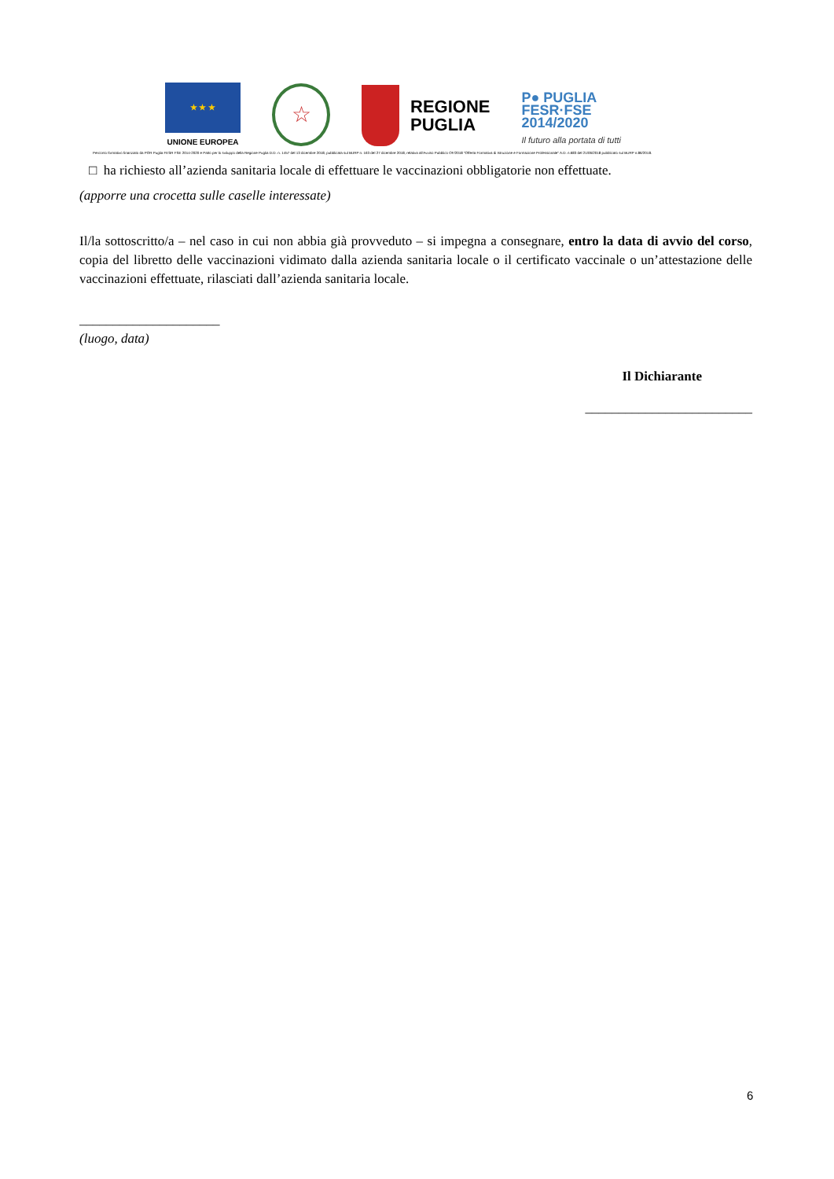★ ★ ★
UNIONE EUROPEA
☆
REGIONE
PUGLIA
P● PUGLIA
FESR·FSE
2014/2020
Il futuro alla portata di tutti
Percorso formativo finanziato da POR Puglia FESR FSE 2014-2020 e Patto per lo sviluppo della Regione Puglia D.D. n. 1457 del 13 dicembre 2018, pubblicata sul BURP n. 163 del 27 dicembre 2018, relativa all'Avviso Pubblico OF/2018 "Offerta Formativa di Istruzione e Formazione Professionale" A.D. n.683 del 21/06/2018 pubblicato sul BURP n.86/2018.
□ ha richiesto all’azienda sanitaria locale di effettuare le vaccinazioni obbligatorie non effettuate.
(apporre una crocetta sulle caselle interessate)
Il/la sottoscritto/a – nel caso in cui non abbia già provveduto – si impegna a consegnare, entro la data di avvio del corso, copia del libretto delle vaccinazioni vidimato dalla azienda sanitaria locale o il certificato vaccinale o un’attestazione delle vaccinazioni effettuate, rilasciati dall’azienda sanitaria locale.
_____________________
(luogo, data)
Il Dichiarante
_________________________
6